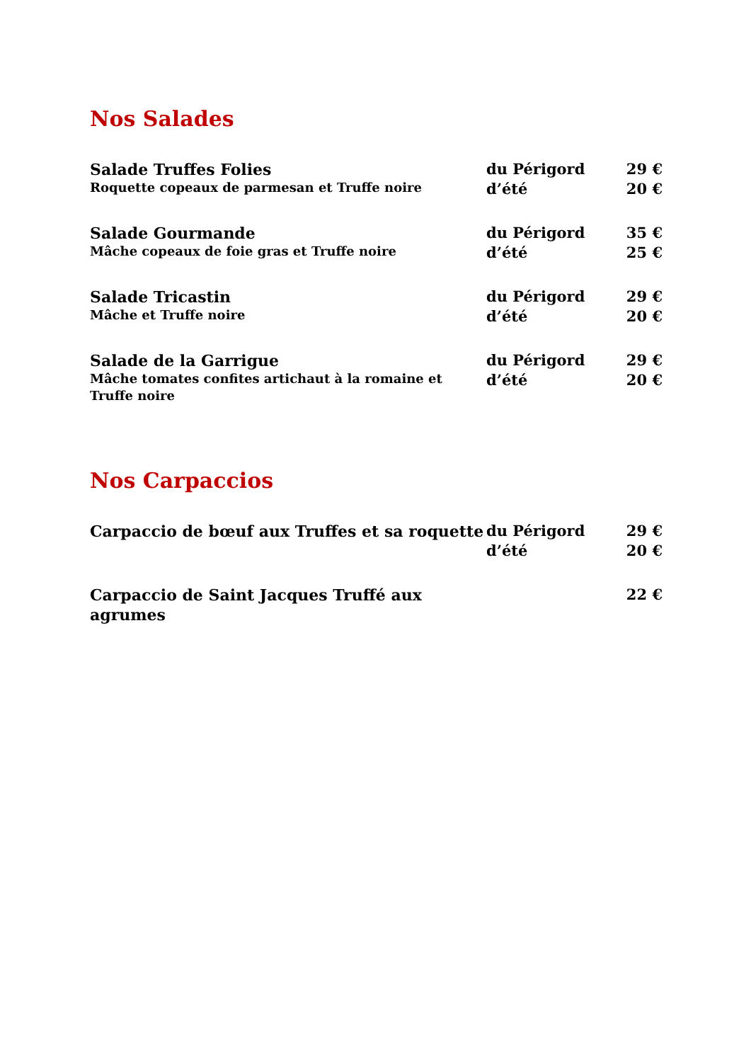Nos Salades
Salade Truffes Folies
Roquette copeaux de parmesan et Truffe noire
du Périgord
d’été
29 €
20 €
Salade Gourmande
Mâche copeaux de foie gras et Truffe noire
du Périgord
d’été
35 €
25 €
Salade Tricastin
Mâche et Truffe noire
du Périgord
d’été
29 €
20 €
Salade de la Garrigue
Mâche tomates confites artichaut à la romaine et Truffe noire
du Périgord
d’été
29 €
20 €
Nos Carpaccios
Carpaccio de bœuf aux Truffes et sa roquette
du Périgord
d’été
29 €
20 €
Carpaccio de Saint Jacques Truffé aux agrumes
22 €